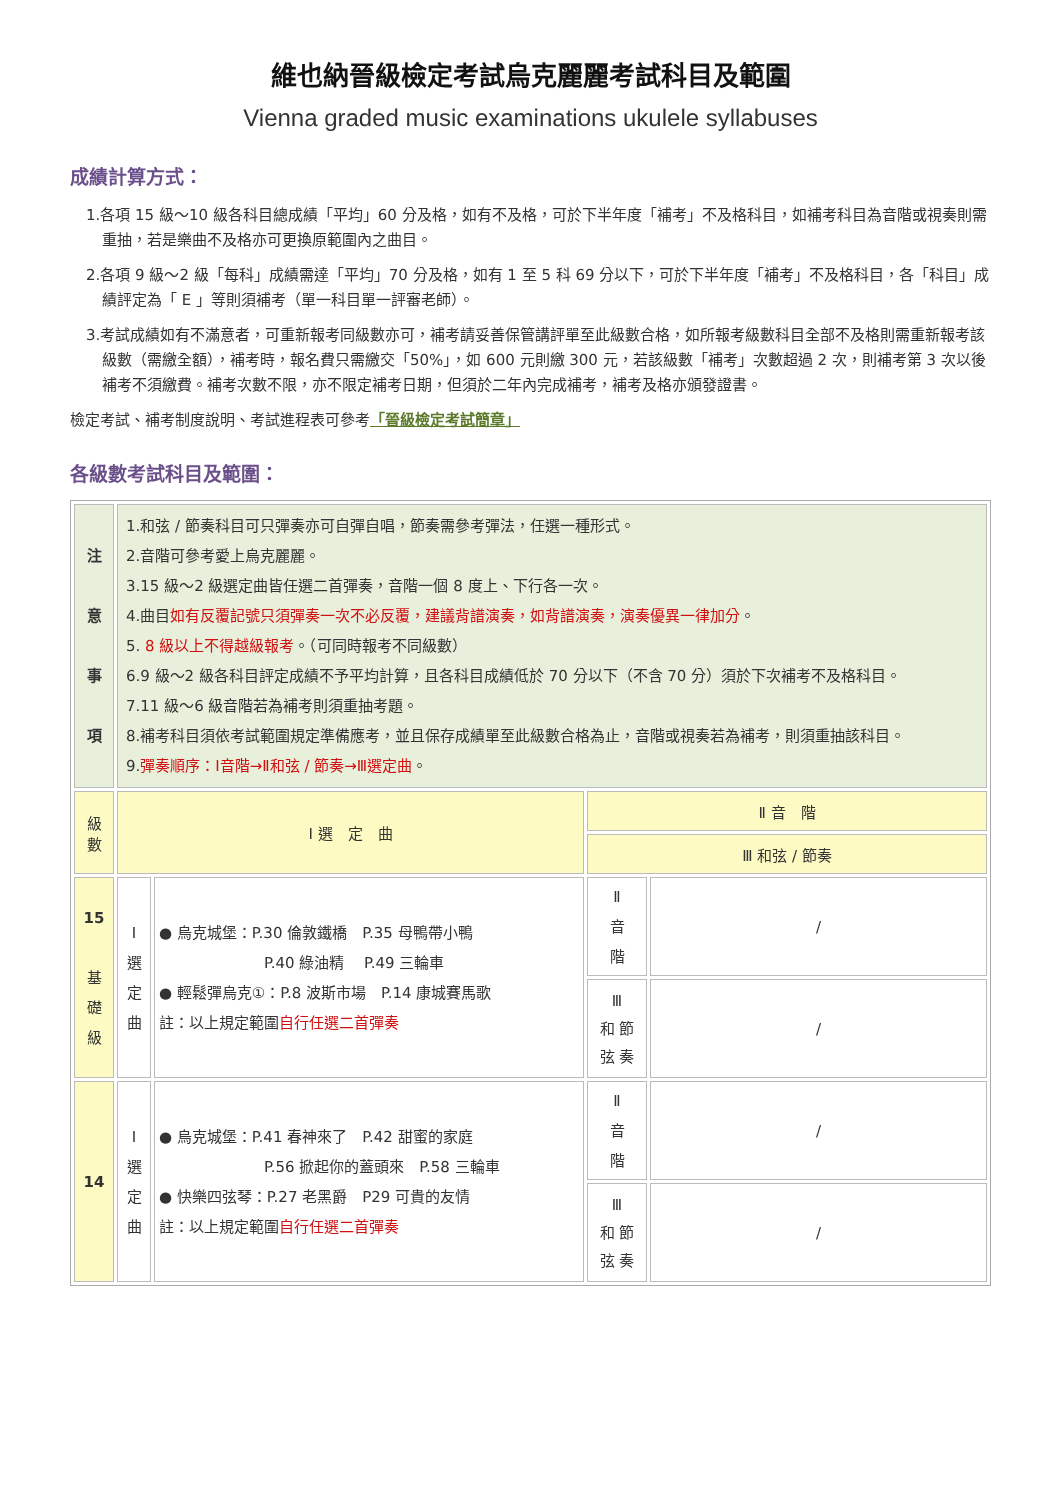維也納晉級檢定考試烏克麗麗考試科目及範圍
Vienna graded music examinations ukulele syllabuses
成績計算方式：
1.各項 15 級～10 級各科目總成績「平均」60 分及格，如有不及格，可於下半年度「補考」不及格科目，如補考科目為音階或視奏則需重抽，若是樂曲不及格亦可更換原範圍內之曲目。
2.各項 9 級～2 級「每科」成績需達「平均」70 分及格，如有 1 至 5 科 69 分以下，可於下半年度「補考」不及格科目，各「科目」成績評定為「 E 」等則須補考（單一科目單一評審老師）。
3.考試成績如有不滿意者，可重新報考同級數亦可，補考請妥善保管講評單至此級數合格，如所報考級數科目全部不及格則需重新報考該級數（需繳全額），補考時，報名費只需繳交「50%」，如 600 元則繳 300 元，若該級數「補考」次數超過 2 次，則補考第 3 次以後補考不須繳費。補考次數不限，亦不限定補考日期，但須於二年內完成補考，補考及格亦頒發證書。
檢定考試、補考制度說明、考試進程表可參考「晉級檢定考試簡章」
各級數考試科目及範圍：
| 注 意 事 項 | 1.和弦 / 節奏科目可只彈奏亦可自彈自唱，節奏需參考彈法，任選一種形式。 2.音階可參考愛上烏克麗麗。 3.15 級～2 級選定曲皆任選二首彈奏，音階一個 8 度上、下行各一次。 4.曲目 如有反覆記號只須彈奏一次不必反覆，建議背譜演奏，如背譜演奏，演奏優異一律加分 。 5. 8 級以上不得越級報考 。（可同時報考不同級數） 6.9 級～2 級各科目評定成績不予平均計算，且各科目成績低於 70 分以下（不含 70 分）須於下次補考不及格科目。 7.11 級～6 級音階若為補考則須重抽考題。 8.補考科目須依考試範圍規定準備應考，並且保存成績單至此級數合格為止，音階或視奏若為補考，則須重抽該科目。 9. 彈奏順序：Ⅰ音階→Ⅱ和弦 / 節奏→Ⅲ選定曲 。 | | | |
| 級 數 | Ⅰ 選 定 曲 | | Ⅱ 音 階 | |
| | | | Ⅲ 和弦 / 節奏 | |
| 15 基 礎 級 | Ⅰ 選 定 曲 | ● 烏克城堡：P.30 倫敦鐵橋 P.35 母鴨帶小鴨 P.40 綠油精 P.49 三輪車 ● 輕鬆彈烏克①：P.8 波斯市場 P.14 康城賽馬歌 註：以上規定範圍 自行任選二首彈奏 | Ⅱ 音 階 | / |
| | | | Ⅲ 和 節 弦 奏 | / |
| 14 | Ⅰ 選 定 曲 | ● 烏克城堡：P.41 春神來了 P.42 甜蜜的家庭 P.56 掀起你的蓋頭來 P.58 三輪車 ● 快樂四弦琴：P.27 老黑爵 P29 可貴的友情 註：以上規定範圍 自行任選二首彈奏 | Ⅱ 音 階 | / |
| | | | Ⅲ 和 節 弦 奏 | / |